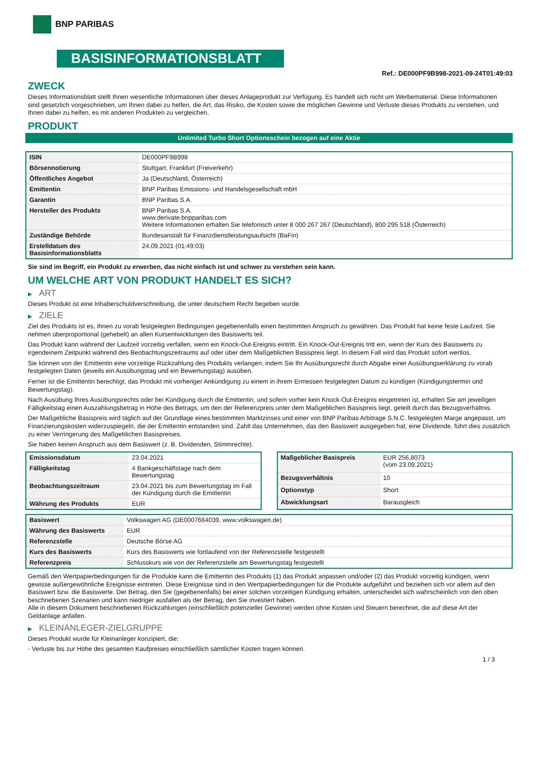BNP PARIBAS
BASISINFORMATIONSBLATT
Ref.: DE000PF9B998-2021-09-24T01:49:03
ZWECK
Dieses Informationsblatt stellt Ihnen wesentliche Informationen über dieses Anlageprodukt zur Verfügung. Es handelt sich nicht um Werbematerial. Diese Informationen sind gesetzlich vorgeschrieben, um Ihnen dabei zu helfen, die Art, das Risiko, die Kosten sowie die möglichen Gewinne und Verluste dieses Produkts zu verstehen, und Ihnen dabei zu helfen, es mit anderen Produkten zu vergleichen.
PRODUKT
Unlimited Turbo Short Optionsschein bezogen auf eine Aktie
| ISIN | DE000PF9B998 |
| Börsennotierung | Stuttgart, Frankfurt (Freiverkehr) |
| Öffentliches Angebot | Ja (Deutschland, Österreich) |
| Emittentin | BNP Paribas Emissions- und Handelsgesellschaft mbH |
| Garantin | BNP Paribas S.A. |
| Hersteller des Produkts | BNP Paribas S.A. www.derivate.bnpparibas.com Weitere Informationen erhalten Sie telefonisch unter 8 000 267 267 (Deutschland), 800 295 518 (Österreich) |
| Zuständige Behörde | Bundesanstalt für Finanzdienstleistungsaufsicht (BaFin) |
| Erstelldatum des Basisinformationsblatts | 24.09.2021 (01:49:03) |
Sie sind im Begriff, ein Produkt zu erwerben, das nicht einfach ist und schwer zu verstehen sein kann.
UM WELCHE ART VON PRODUKT HANDELT ES SICH?
▶ ART
Dieses Produkt ist eine Inhaberschuldverschreibung, die unter deutschem Recht begeben wurde.
▶ ZIELE
Ziel des Produkts ist es, Ihnen zu vorab festgelegten Bedingungen gegebenenfalls einen bestimmten Anspruch zu gewähren. Das Produkt hat keine feste Laufzeit. Sie nehmen überproportional (gehebelt) an allen Kursentwicklungen des Basiswerts teil.
Das Produkt kann während der Laufzeit vorzeitig verfallen, wenn ein Knock-Out-Ereignis eintritt. Ein Knock-Out-Ereignis tritt ein, wenn der Kurs des Basiswerts zu irgendeinem Zeitpunkt während des Beobachtungszeitraums auf oder über dem Maßgeblichen Basispreis liegt. In diesem Fall wird das Produkt sofort wertlos.
Sie können von der Emittentin eine vorzeitige Rückzahlung des Produkts verlangen, indem Sie Ihr Ausübungsrecht durch Abgabe einer Ausübungserklärung zu vorab festgelegten Daten (jeweils ein Ausübungstag und ein Bewertungstag) ausüben.
Ferner ist die Emittentin berechtigt, das Produkt mit vorheriger Ankündigung zu einem in ihrem Ermessen festgelegten Datum zu kündigen (Kündigungstermin und Bewertungstag).
Nach Ausübung Ihres Ausübungsrechts oder bei Kündigung durch die Emittentin, und sofern vorher kein Knock-Out-Ereignis eingetreten ist, erhalten Sie am jeweiligen Fälligkeitstag einen Auszahlungsbetrag in Höhe des Betrags, um den der Referenzpreis unter dem Maßgeblichen Basispreis liegt, geteilt durch das Bezugsverhältnis.
Der Maßgebliche Basispreis wird täglich auf der Grundlage eines bestimmten Marktzinses und einer von BNP Paribas Arbitrage S.N.C. festgelegten Marge angepasst, um Finanzierungskosten widerzuspiegeln, die der Emittentin entstanden sind. Zahlt das Unternehmen, das den Basiswert ausgegeben hat, eine Dividende, führt dies zusätzlich zu einer Verringerung des Maßgeblichen Basispreises.
Sie haben keinen Anspruch aus dem Basiswert (z. B. Dividenden, Stimmrechte).
| Emissionsdatum | 23.04.2021 |
| Fälligkeitstag | 4 Bankgeschäftstage nach dem Bewertungstag |
| Beobachtungszeitraum | 23.04.2021 bis zum Bewertungstag im Fall der Kündigung durch die Emittentin |
| Währung des Produkts | EUR |
| Maßgeblicher Basispreis | EUR 256,8073 (vom 23.09.2021) |
| Bezugsverhältnis | 10 |
| Optionstyp | Short |
| Abwicklungsart | Barausgleich |
| Basiswert | Volkswagen AG (DE0007664039, www.volkswagen.de) |
| Währung des Basiswerts | EUR |
| Referenzstelle | Deutsche Börse AG |
| Kurs des Basiswerts | Kurs des Basiswerts wie fortlaufend von der Referenzstelle festgestellt |
| Referenzpreis | Schlusskurs wie von der Referenzstelle am Bewertungstag festgestellt |
Gemäß den Wertpapierbedingungen für die Produkte kann die Emittentin des Produkts (1) das Produkt anpassen und/oder (2) das Produkt vorzeitig kündigen, wenn gewisse außergewöhnliche Ereignisse eintreten. Diese Ereignisse sind in den Wertpapierbedingungen für die Produkte aufgeführt und beziehen sich vor allem auf den Basiswert bzw. die Basiswerte. Der Betrag, den Sie (gegebenenfalls) bei einer solchen vorzeitigen Kündigung erhalten, unterscheidet sich wahrscheinlich von den oben beschriebenen Szenarien und kann niedriger ausfallen als der Betrag, den Sie investiert haben.
Alle in diesem Dokument beschriebenen Rückzahlungen (einschließlich potenzieller Gewinne) werden ohne Kosten und Steuern berechnet, die auf diese Art der Geldanlage anfallen.
▶ KLEINANLEGER-ZIELGRUPPE
Dieses Produkt wurde für Kleinanleger konzipiert, die:
- Verluste bis zur Höhe des gesamten Kaufpreises einschließlich sämtlicher Kosten tragen können.
1 / 3